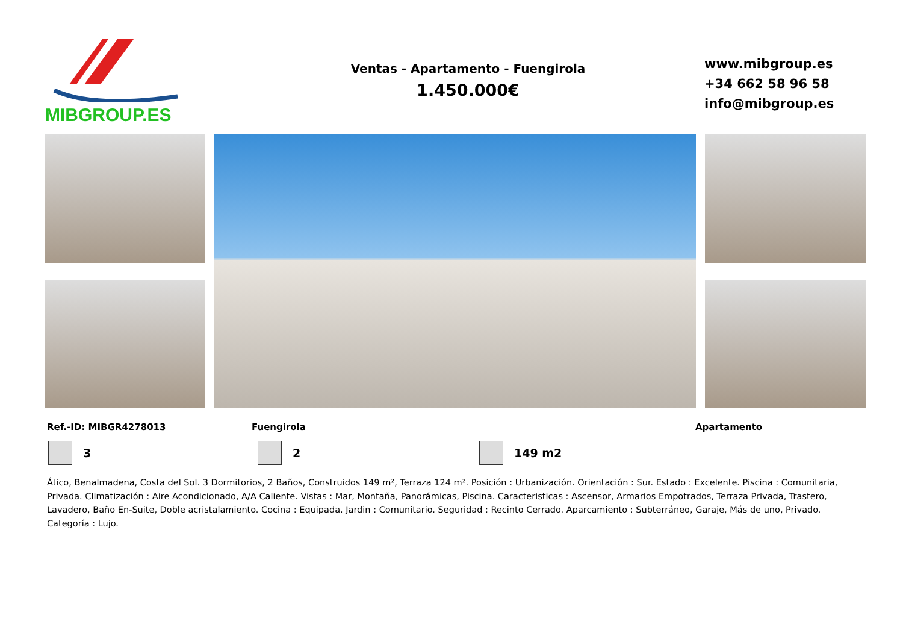MIBGROUP.ES
Ventas - Apartamento - Fuengirola
1.450.000€
www.mibgroup.es
+34 662 58 96 58
info@mibgroup.es
Ref.-ID: MIBGR4278013 Fuengirola Apartamento
3 2 149 m2
Ático, Benalmadena, Costa del Sol. 3 Dormitorios, 2 Baños, Construidos 149 m², Terraza 124 m². Posición : Urbanización. Orientación : Sur. Estado : Excelente. Piscina : Comunitaria, Privada. Climatización : Aire Acondicionado, A/A Caliente. Vistas : Mar, Montaña, Panorámicas, Piscina. Caracteristicas : Ascensor, Armarios Empotrados, Terraza Privada, Trastero, Lavadero, Baño En-Suite, Doble acristalamiento. Cocina : Equipada. Jardin : Comunitario. Seguridad : Recinto Cerrado. Aparcamiento : Subterráneo, Garaje, Más de uno, Privado. Categoría : Lujo.